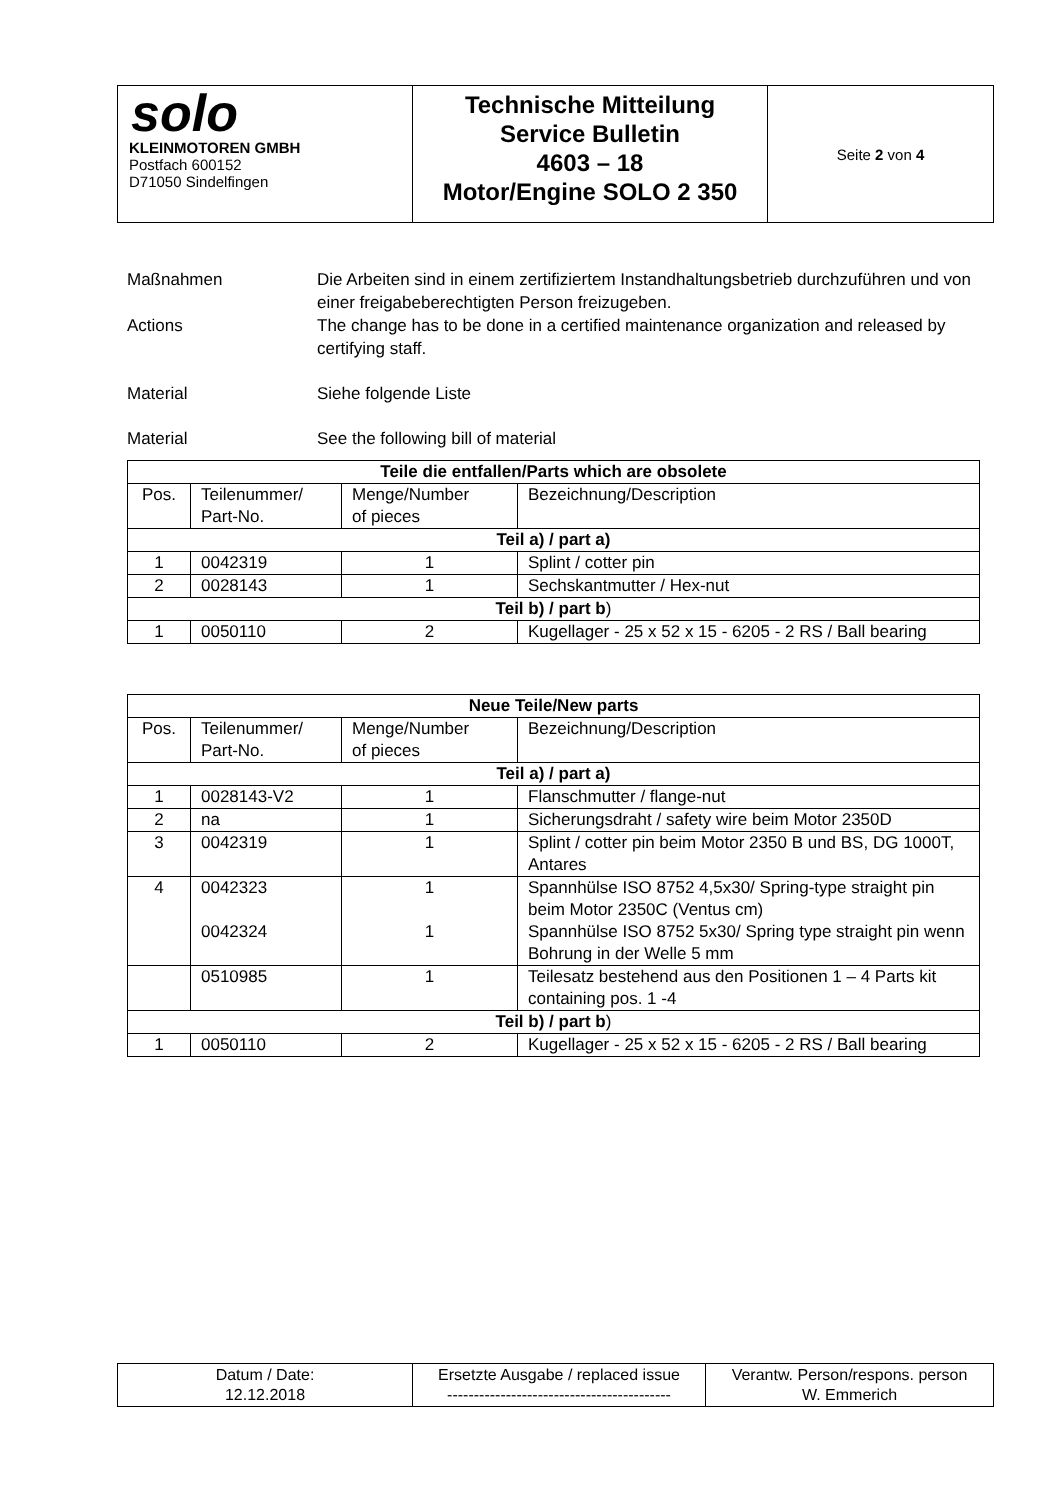| solo KLEINMOTOREN GMBH Postfach 600152 D71050 Sindelfingen | Technische Mitteilung Service Bulletin 4603 – 18 Motor/Engine SOLO 2 350 | Seite 2 von 4 |
Maßnahmen Die Arbeiten sind in einem zertifiziertem Instandhaltungsbetrieb durchzuführen und von einer freigabeberechtigten Person freizugeben.
Actions The change has to be done in a certified maintenance organization and released by certifying staff.
Material Siehe folgende Liste
Material See the following bill of material
| Teile die entfallen/Parts which are obsolete | | | |
| --- | --- | --- | --- |
| Pos. | Teilenummer/ Part-No. | Menge/Number of pieces | Bezeichnung/Description |
| Teil a) / part a) | | | |
| 1 | 0042319 | 1 | Splint / cotter pin |
| 2 | 0028143 | 1 | Sechskantmutter / Hex-nut |
| Teil b) / part b ) | | | |
| 1 | 0050110 | 2 | Kugellager - 25 x 52 x 15 - 6205 - 2 RS / Ball bearing |
| Neue Teile/New parts | | | |
| --- | --- | --- | --- |
| Pos. | Teilenummer/ Part-No. | Menge/Number of pieces | Bezeichnung/Description |
| Teil a) / part a) | | | |
| 1 | 0028143-V2 | 1 | Flanschmutter / flange-nut |
| 2 | na | 1 | Sicherungsdraht / safety wire beim Motor 2350D |
| 3 | 0042319 | 1 | Splint / cotter pin beim Motor 2350 B und BS, DG 1000T, Antares |
| 4 | 0042323 0042324 | 1 1 | Spannhülse ISO 8752 4,5x30/ Spring-type straight pin beim Motor 2350C (Ventus cm) Spannhülse ISO 8752 5x30/ Spring type straight pin wenn Bohrung in der Welle 5 mm |
| | 0510985 | 1 | Teilesatz bestehend aus den Positionen 1 – 4 Parts kit containing pos. 1 -4 |
| Teil b) / part b ) | | | |
| 1 | 0050110 | 2 | Kugellager - 25 x 52 x 15 - 6205 - 2 RS / Ball bearing |
| Datum / Date: 12.12.2018 | Ersetzte Ausgabe / replaced issue ------------------------------------------ | Verantw. Person/respons. person W. Emmerich |